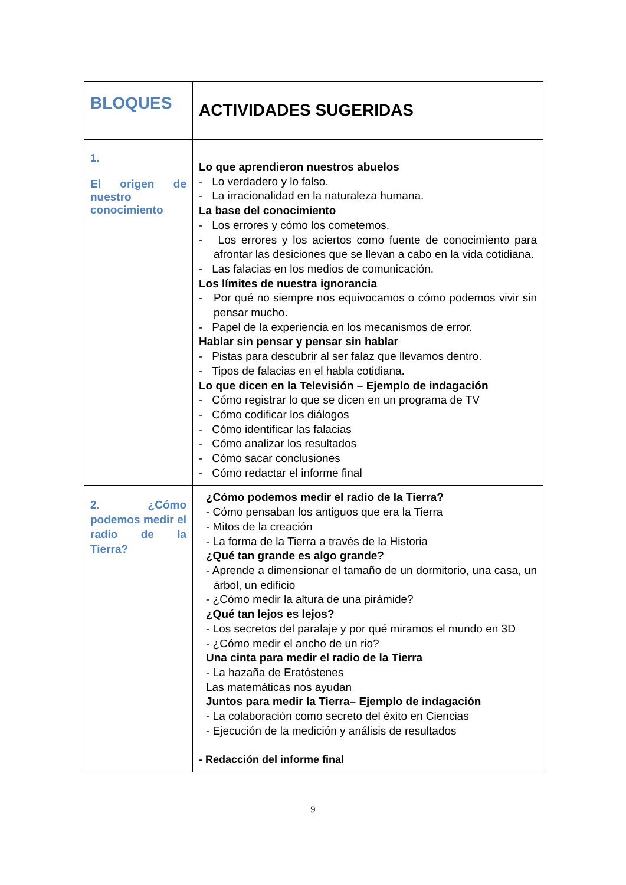| BLOQUES | ACTIVIDADES SUGERIDAS |
| 1. El origen de nuestro conocimiento | Lo que aprendieron nuestros abuelos - Lo verdadero y lo falso. - La irracionalidad en la naturaleza humana. La base del conocimiento - Los errores y cómo los cometemos. - Los errores y los aciertos como fuente de conocimiento para afrontar las desiciones que se llevan a cabo en la vida cotidiana. - Las falacias en los medios de comunicación. Los límites de nuestra ignorancia - Por qué no siempre nos equivocamos o cómo podemos vivir sin pensar mucho. - Papel de la experiencia en los mecanismos de error. Hablar sin pensar y pensar sin hablar - Pistas para descubrir al ser falaz que llevamos dentro. - Tipos de falacias en el habla cotidiana. Lo que dicen en la Televisión – Ejemplo de indagación - Cómo registrar lo que se dicen en un programa de TV - Cómo codificar los diálogos - Cómo identificar las falacias - Cómo analizar los resultados - Cómo sacar conclusiones - Cómo redactar el informe final |
| 2. ¿Cómo podemos medir el radio de la Tierra? | ¿Cómo podemos medir el radio de la Tierra? - Cómo pensaban los antiguos que era la Tierra - Mitos de la creación - La forma de la Tierra a través de la Historia ¿Qué tan grande es algo grande? - Aprende a dimensionar el tamaño de un dormitorio, una casa, un árbol, un edificio - ¿Cómo medir la altura de una pirámide? ¿Qué tan lejos es lejos? - Los secretos del paralaje y por qué miramos el mundo en 3D - ¿Cómo medir el ancho de un rio? Una cinta para medir el radio de la Tierra - La hazaña de Eratóstenes Las matemáticas nos ayudan Juntos para medir la Tierra– Ejemplo de indagación - La colaboración como secreto del éxito en Ciencias - Ejecución de la medición y análisis de resultados - Redacción del informe final |
9